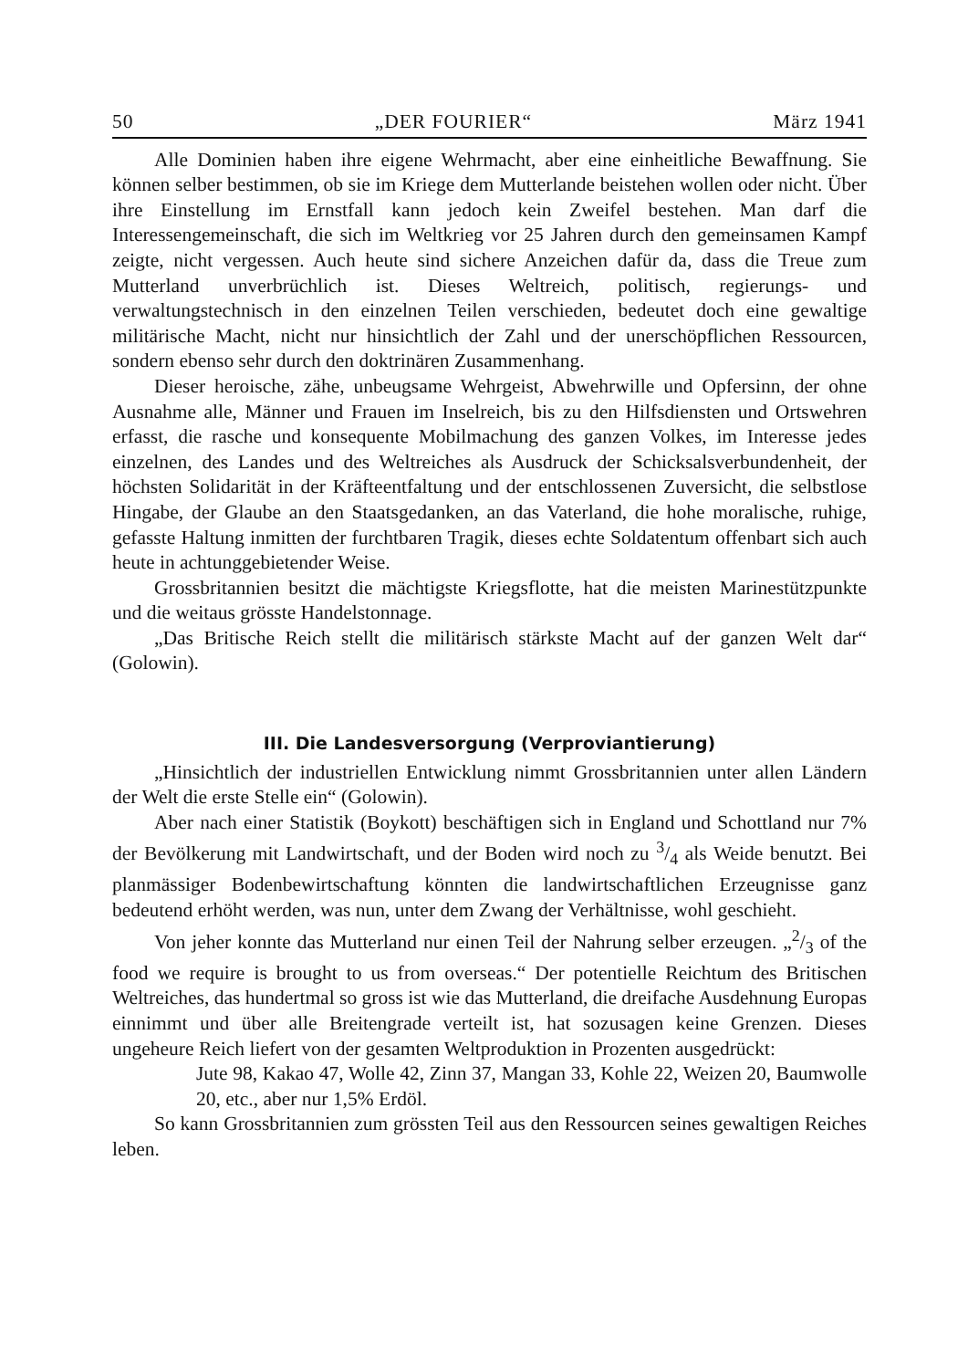50 „DER FOURIER“März 1941
Alle Dominien haben ihre eigene Wehrmacht, aber eine einheitliche Bewaffnung. Sie können selber bestimmen, ob sie im Kriege dem Mutterlande beistehen wollen oder nicht. Über ihre Einstellung im Ernstfall kann jedoch kein Zweifel bestehen. Man darf die Interessengemeinschaft, die sich im Weltkrieg vor 25 Jahren durch den gemeinsamen Kampf zeigte, nicht vergessen. Auch heute sind sichere Anzeichen dafür da, dass die Treue zum Mutterland unverbrüchlich ist. Dieses Weltreich, politisch, regierungs- und verwaltungstechnisch in den einzelnen Teilen verschieden, bedeutet doch eine gewaltige militärische Macht, nicht nur hinsichtlich der Zahl und der unerschöpflichen Ressourcen, sondern ebenso sehr durch den doktrinären Zusammenhang.
Dieser heroische, zähe, unbeugsame Wehrgeist, Abwehrwille und Opfersinn, der ohne Ausnahme alle, Männer und Frauen im Inselreich, bis zu den Hilfsdiensten und Ortswehren erfasst, die rasche und konsequente Mobilmachung des ganzen Volkes, im Interesse jedes einzelnen, des Landes und des Weltreiches als Ausdruck der Schicksalsverbundenheit, der höchsten Solidarität in der Kräfteentfaltung und der entschlossenen Zuversicht, die selbstlose Hingabe, der Glaube an den Staatsgedanken, an das Vaterland, die hohe moralische, ruhige, gefasste Haltung inmitten der furchtbaren Tragik, dieses echte Soldatentum offenbart sich auch heute in achtunggebietender Weise.
Grossbritannien besitzt die mächtigste Kriegsflotte, hat die meisten Marinestützpunkte und die weitaus grösste Handelstonnage.
„Das Britische Reich stellt die militärisch stärkste Macht auf der ganzen Welt dar“ (Golowin).
III. Die Landesversorgung (Verproviantierung)
„Hinsichtlich der industriellen Entwicklung nimmt Grossbritannien unter allen Ländern der Welt die erste Stelle ein“ (Golowin).
Aber nach einer Statistik (Boykott) beschäftigen sich in England und Schottland nur 7% der Bevölkerung mit Landwirtschaft, und der Boden wird noch zu 3/4 als Weide benutzt. Bei planmässiger Bodenbewirtschaftung könnten die landwirtschaftlichen Erzeugnisse ganz bedeutend erhöht werden, was nun, unter dem Zwang der Verhältnisse, wohl geschieht.
Von jeher konnte das Mutterland nur einen Teil der Nahrung selber erzeugen. „2/3 of the food we require is brought to us from overseas.“ Der potentielle Reichtum des Britischen Weltreiches, das hundertmal so gross ist wie das Mutterland, die dreifache Ausdehnung Europas einnimmt und über alle Breitengrade verteilt ist, hat sozusagen keine Grenzen. Dieses ungeheure Reich liefert von der gesamten Weltproduktion in Prozenten ausgedrückt:
Jute 98, Kakao 47, Wolle 42, Zinn 37, Mangan 33, Kohle 22, Weizen 20, Baumwolle 20, etc., aber nur 1,5% Erdöl.
So kann Grossbritannien zum grössten Teil aus den Ressourcen seines gewaltigen Reiches leben.